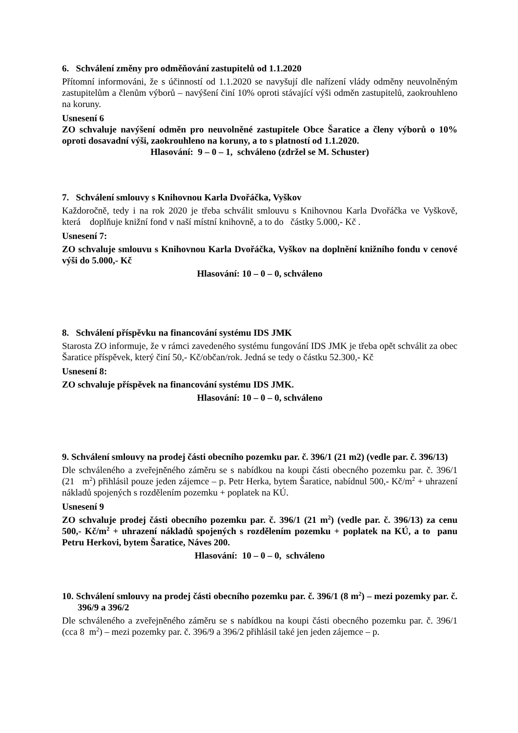6. Schválení změny pro odměňování zastupitelů od 1.1.2020
Přítomní informováni, že s účinností od 1.1.2020 se navyšují dle nařízení vlády odměny neuvolněným zastupitelům a členům výborů – navýšení činí 10% oproti stávající výši odměn zastupitelů, zaokrouhleno na koruny.
Usnesení 6
ZO schvaluje navýšení odměn pro neuvolněné zastupitele Obce Šaratice a členy výborů o 10% oproti dosavadní výši, zaokrouhleno na koruny, a to s platností od 1.1.2020.
Hlasování: 9 – 0 – 1, schváleno (zdržel se M. Schuster)
7. Schválení smlouvy s Knihovnou Karla Dvořáčka, Vyškov
Každoročně, tedy i na rok 2020 je třeba schválit smlouvu s Knihovnou Karla Dvořáčka ve Vyškově, která doplňuje knižní fond v naší místní knihovně, a to do částky 5.000,- Kč .
Usnesení 7:
ZO schvaluje smlouvu s Knihovnou Karla Dvořáčka, Vyškov na doplnění knižního fondu v cenové výši do 5.000,- Kč
Hlasování: 10 – 0 – 0, schváleno
8. Schválení příspěvku na financování systému IDS JMK
Starosta ZO informuje, že v rámci zavedeného systému fungování IDS JMK je třeba opět schválit za obec Šaratice příspěvek, který činí 50,- Kč/občan/rok. Jedná se tedy o částku 52.300,- Kč
Usnesení 8:
ZO schvaluje příspěvek na financování systému IDS JMK.
Hlasování: 10 – 0 – 0, schváleno
9. Schválení smlouvy na prodej části obecního pozemku par. č. 396/1 (21 m2) (vedle par. č. 396/13)
Dle schváleného a zveřejněného záměru se s nabídkou na koupi části obecného pozemku par. č. 396/1 (21 m<sup>2</sup>) přihlásil pouze jeden zájemce – p. Petr Herka, bytem Šaratice, nabídnul 500,- Kč/m<sup>2</sup> + uhrazení nákladů spojených s rozdělením pozemku + poplatek na KÚ.
Usnesení 9
ZO schvaluje prodej části obecního pozemku par. č. 396/1 (21 m<sup>2</sup>) (vedle par. č. 396/13) za cenu 500,- Kč/m<sup>2</sup> + uhrazení nákladů spojených s rozdělením pozemku + poplatek na KÚ, a to panu Petru Herkovi, bytem Šaratice, Náves 200.
Hlasování: 10 – 0 – 0, schváleno
10. Schválení smlouvy na prodej části obecního pozemku par. č. 396/1 (8 m<sup>2</sup>) – mezi pozemky par. č. 396/9 a 396/2
Dle schváleného a zveřejněného záměru se s nabídkou na koupi části obecného pozemku par. č. 396/1 (cca 8 m<sup>2</sup>) – mezi pozemky par. č. 396/9 a 396/2 přihlásil také jen jeden zájemce – p.